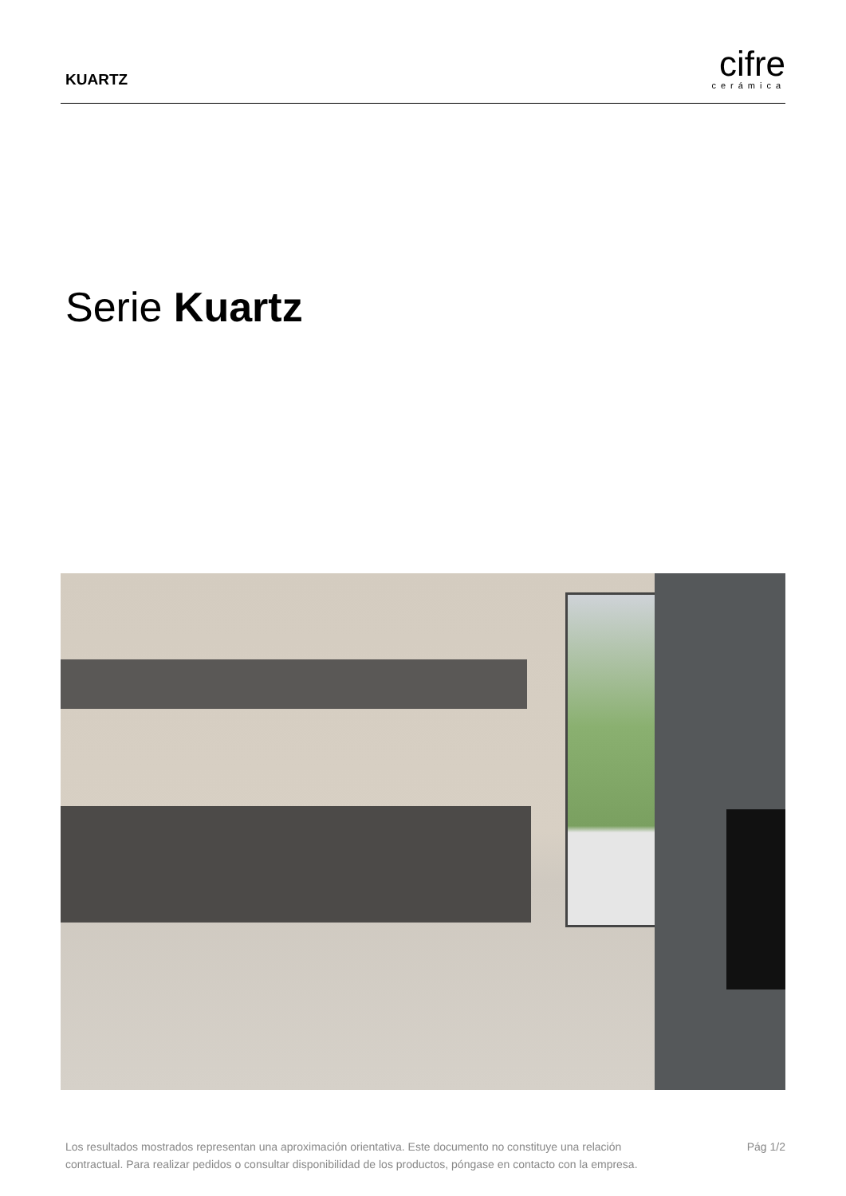KUARTZ
cifre
cerámica
Serie Kuartz
Los resultados mostrados representan una aproximación orientativa. Este documento no constituye una relación
contractual. Para realizar pedidos o consultar disponibilidad de los productos, póngase en contacto con la empresa.
Pág 1/2